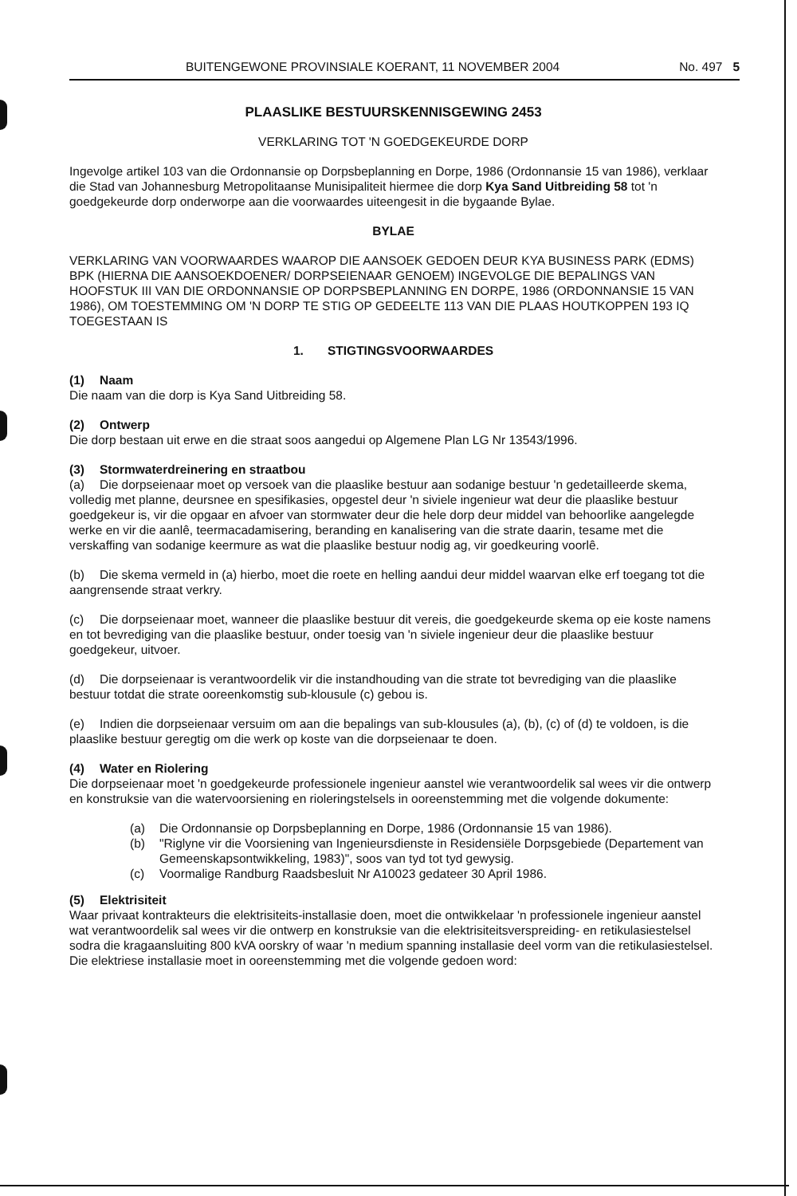BUITENGEWONE PROVINSIALE KOERANT, 11 NOVEMBER 2004 No. 497 5
PLAASLIKE BESTUURSKENNISGEWING 2453
VERKLARING TOT 'N GOEDGEKEURDE DORP
Ingevolge artikel 103 van die Ordonnansie op Dorpsbeplanning en Dorpe, 1986 (Ordonnansie 15 van 1986), verklaar die Stad van Johannesburg Metropolitaanse Munisipaliteit hiermee die dorp Kya Sand Uitbreiding 58 tot 'n goedgekeurde dorp onderworpe aan die voorwaardes uiteengesit in die bygaande Bylae.
BYLAE
VERKLARING VAN VOORWAARDES WAAROP DIE AANSOEK GEDOEN DEUR KYA BUSINESS PARK (EDMS) BPK (HIERNA DIE AANSOEKDOENER/ DORPSEIENAAR GENOEM) INGEVOLGE DIE BEPALINGS VAN HOOFSTUK III VAN DIE ORDONNANSIE OP DORPSBEPLANNING EN DORPE, 1986 (ORDONNANSIE 15 VAN 1986), OM TOESTEMMING OM 'N DORP TE STIG OP GEDEELTE 113 VAN DIE PLAAS HOUTKOPPEN 193 IQ TOEGESTAAN IS
1. STIGTINGSVOORWAARDES
(1) Naam
Die naam van die dorp is Kya Sand Uitbreiding 58.
(2) Ontwerp
Die dorp bestaan uit erwe en die straat soos aangedui op Algemene Plan LG Nr 13543/1996.
(3) Stormwaterdreinering en straatbou
(a) Die dorpseienaar moet op versoek van die plaaslike bestuur aan sodanige bestuur 'n gedetailleerde skema, volledig met planne, deursnee en spesifikasies, opgestel deur 'n siviele ingenieur wat deur die plaaslike bestuur goedgekeur is, vir die opgaar en afvoer van stormwater deur die hele dorp deur middel van behoorlike aangelegde werke en vir die aanlê, teermacadamisering, beranding en kanalisering van die strate daarin, tesame met die verskaffing van sodanige keermure as wat die plaaslike bestuur nodig ag, vir goedkeuring voorlê.
(b) Die skema vermeld in (a) hierbo, moet die roete en helling aandui deur middel waarvan elke erf toegang tot die aangrensende straat verkry.
(c) Die dorpseienaar moet, wanneer die plaaslike bestuur dit vereis, die goedgekeurde skema op eie koste namens en tot bevrediging van die plaaslike bestuur, onder toesig van 'n siviele ingenieur deur die plaaslike bestuur goedgekeur, uitvoer.
(d) Die dorpseienaar is verantwoordelik vir die instandhouding van die strate tot bevrediging van die plaaslike bestuur totdat die strate ooreenkomstig sub-klousule (c) gebou is.
(e) Indien die dorpseienaar versuim om aan die bepalings van sub-klousules (a), (b), (c) of (d) te voldoen, is die plaaslike bestuur geregtig om die werk op koste van die dorpseienaar te doen.
(4) Water en Riolering
Die dorpseienaar moet 'n goedgekeurde professionele ingenieur aanstel wie verantwoordelik sal wees vir die ontwerp en konstruksie van die watervoorsiening en rioleringstelsels in ooreenstemming met die volgende dokumente:
(a) Die Ordonnansie op Dorpsbeplanning en Dorpe, 1986 (Ordonnansie 15 van 1986).
(b) "Riglyne vir die Voorsiening van Ingenieursdienste in Residensiële Dorpsgebiede (Departement van Gemeenskapsontwikkeling, 1983)", soos van tyd tot tyd gewysig.
(c) Voormalige Randburg Raadsbesluit Nr A10023 gedateer 30 April 1986.
(5) Elektrisiteit
Waar privaat kontrakteurs die elektrisiteits-installasie doen, moet die ontwikkelaar 'n professionele ingenieur aanstel wat verantwoordelik sal wees vir die ontwerp en konstruksie van die elektrisiteitsverspreiding- en retikulasiestelsel sodra die kragaansluiting 800 kVA oorskry of waar 'n medium spanning installasie deel vorm van die retikulasiestelsel. Die elektriese installasie moet in ooreenstemming met die volgende gedoen word: